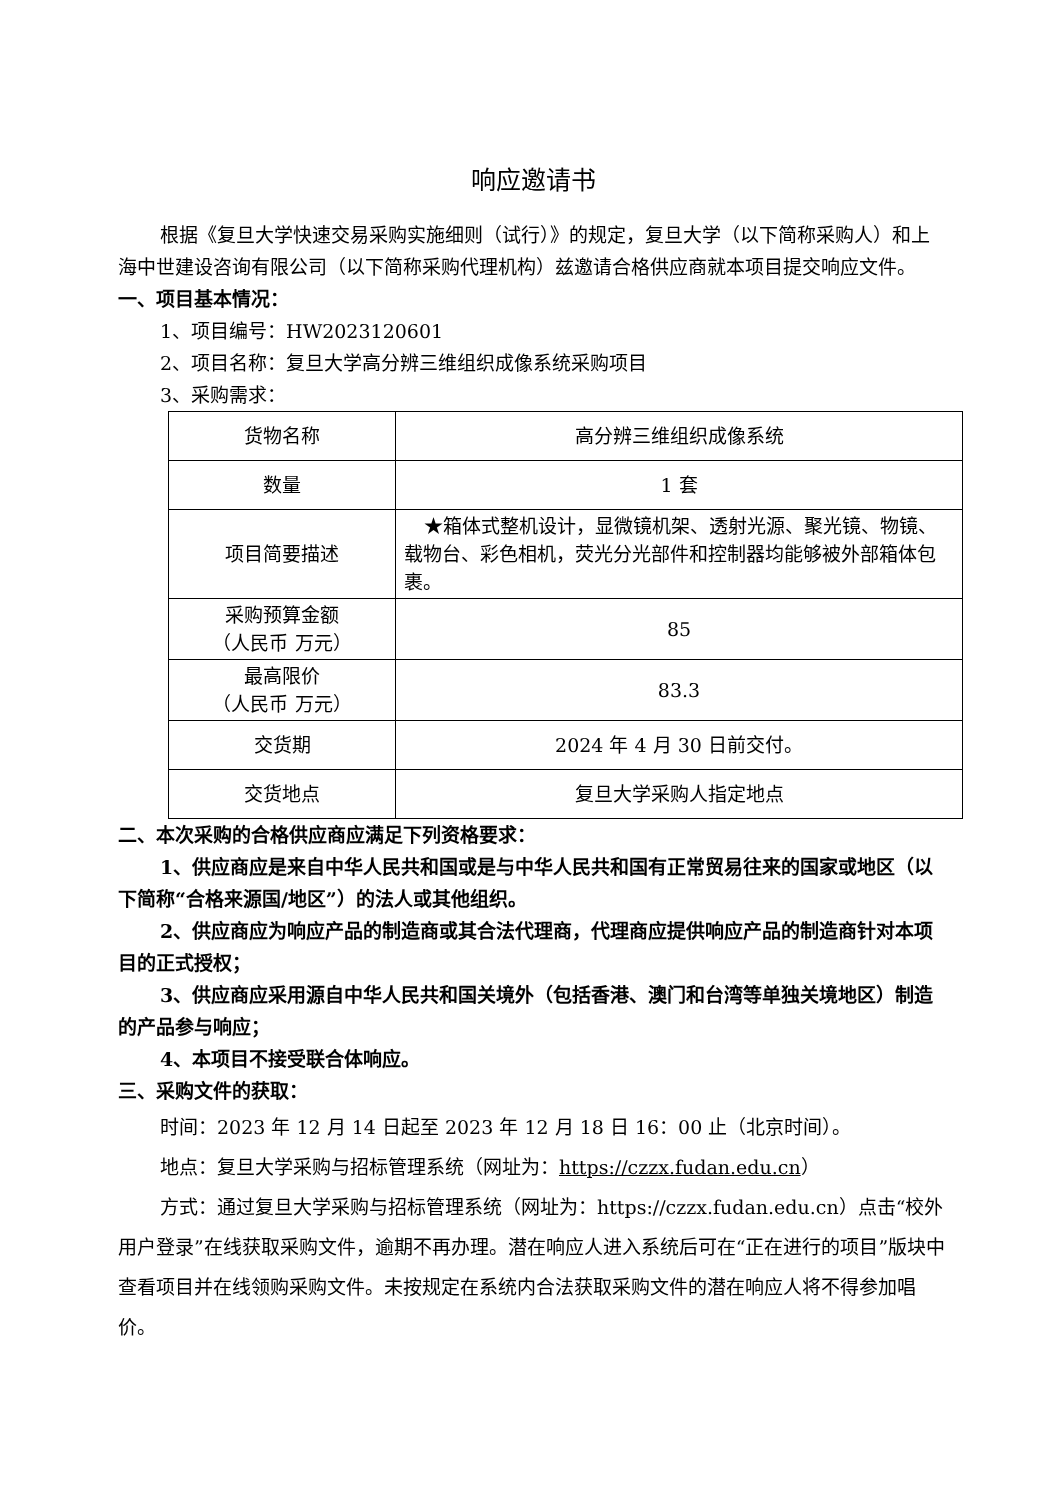响应邀请书
根据《复旦大学快速交易采购实施细则（试行）》的规定，复旦大学（以下简称采购人）和上海中世建设咨询有限公司（以下简称采购代理机构）兹邀请合格供应商就本项目提交响应文件。
一、项目基本情况：
1、项目编号：HW2023120601
2、项目名称：复旦大学高分辨三维组织成像系统采购项目
3、采购需求：
| 货物名称 | 高分辨三维组织成像系统 |
| 数量 | 1 套 |
| 项目简要描述 | ★箱体式整机设计，显微镜机架、透射光源、聚光镜、物镜、载物台、彩色相机，荧光分光部件和控制器均能够被外部箱体包裹。 |
| 采购预算金额 （人民币 万元） | 85 |
| 最高限价 （人民币 万元） | 83.3 |
| 交货期 | 2024 年 4 月 30 日前交付。 |
| 交货地点 | 复旦大学采购人指定地点 |
二、本次采购的合格供应商应满足下列资格要求：
1、供应商应是来自中华人民共和国或是与中华人民共和国有正常贸易往来的国家或地区（以下简称“合格来源国/地区”）的法人或其他组织。
2、供应商应为响应产品的制造商或其合法代理商，代理商应提供响应产品的制造商针对本项目的正式授权；
3、供应商应采用源自中华人民共和国关境外（包括香港、澳门和台湾等单独关境地区）制造的产品参与响应；
4、本项目不接受联合体响应。
三、采购文件的获取：
时间：2023 年 12 月 14 日起至 2023 年 12 月 18 日 16：00 止（北京时间）。
地点：复旦大学采购与招标管理系统（网址为：https://czzx.fudan.edu.cn）
方式：通过复旦大学采购与招标管理系统（网址为：https://czzx.fudan.edu.cn）点击“校外用户登录”在线获取采购文件，逾期不再办理。潜在响应人进入系统后可在“正在进行的项目”版块中查看项目并在线领购采购文件。未按规定在系统内合法获取采购文件的潜在响应人将不得参加唱价。